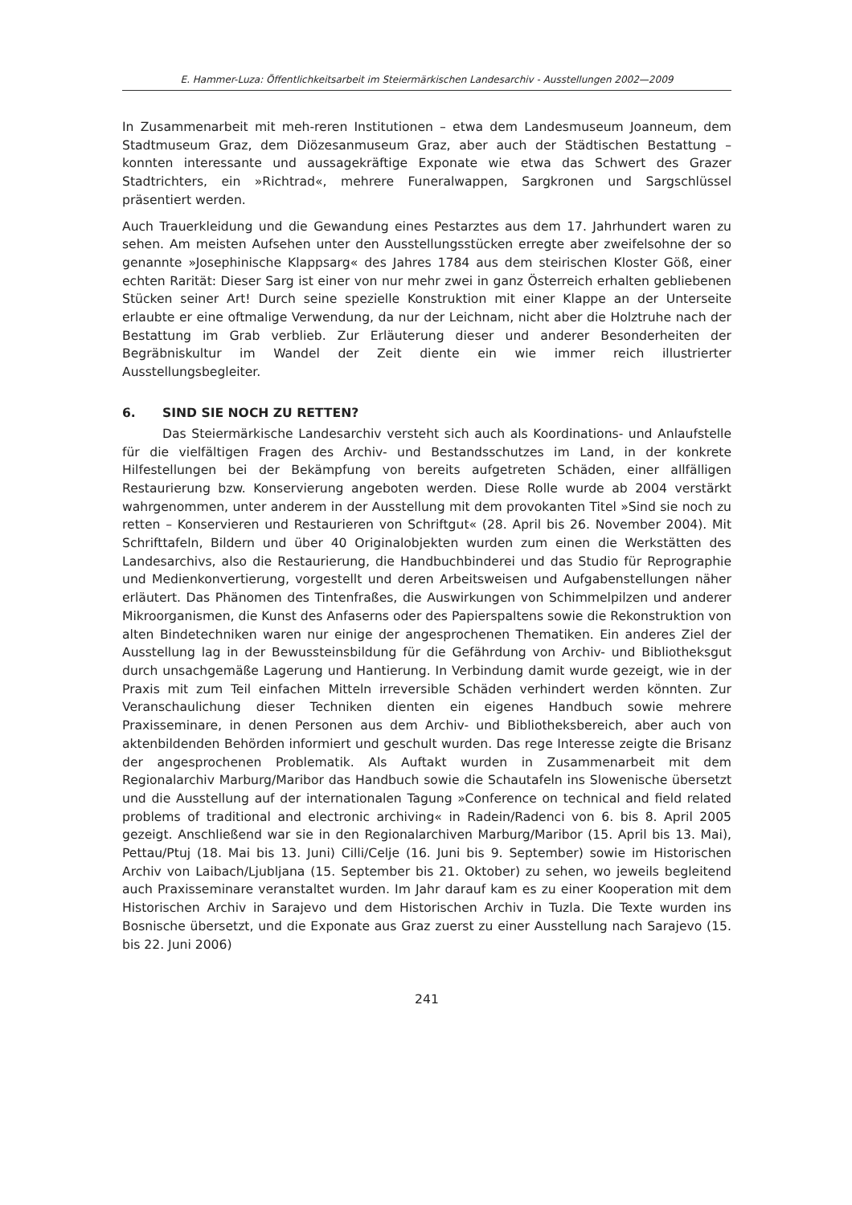E. Hammer-Luza: Öffentlichkeitsarbeit im Steiermärkischen Landesarchiv - Ausstellungen 2002—2009
In Zusammenarbeit mit meh-reren Institutionen – etwa dem Landesmuseum Joanneum, dem Stadtmuseum Graz, dem Diözesanmuseum Graz, aber auch der Städtischen Bestattung – konnten interessante und aussagekräftige Exponate wie etwa das Schwert des Grazer Stadtrichters, ein »Richtrad«, mehrere Funeralwappen, Sargkronen und Sargschlüssel präsentiert werden.
Auch Trauerkleidung und die Gewandung eines Pestarztes aus dem 17. Jahrhundert waren zu sehen. Am meisten Aufsehen unter den Ausstellungsstücken erregte aber zweifelsohne der so genannte »Josephinische Klappsarg« des Jahres 1784 aus dem steirischen Kloster Göß, einer echten Rarität: Dieser Sarg ist einer von nur mehr zwei in ganz Österreich erhalten gebliebenen Stücken seiner Art! Durch seine spezielle Konstruktion mit einer Klappe an der Unterseite erlaubte er eine oftmalige Verwendung, da nur der Leichnam, nicht aber die Holztruhe nach der Bestattung im Grab verblieb. Zur Erläuterung dieser und anderer Besonderheiten der Begräbniskultur im Wandel der Zeit diente ein wie immer reich illustrierter Ausstellungsbegleiter.
6. SIND SIE NOCH ZU RETTEN?
Das Steiermärkische Landesarchiv versteht sich auch als Koordinations- und Anlaufstelle für die vielfältigen Fragen des Archiv- und Bestandsschutzes im Land, in der konkrete Hilfestellungen bei der Bekämpfung von bereits aufgetreten Schäden, einer allfälligen Restaurierung bzw. Konservierung angeboten werden. Diese Rolle wurde ab 2004 verstärkt wahrgenommen, unter anderem in der Ausstellung mit dem provokanten Titel »Sind sie noch zu retten – Konservieren und Restaurieren von Schriftgut« (28. April bis 26. November 2004). Mit Schrifttafeln, Bildern und über 40 Originalobjekten wurden zum einen die Werkstätten des Landesarchivs, also die Restaurierung, die Handbuchbinderei und das Studio für Reprographie und Medienkonvertierung, vorgestellt und deren Arbeitsweisen und Aufgabenstellungen näher erläutert. Das Phänomen des Tintenfraßes, die Auswirkungen von Schimmelpilzen und anderer Mikroorganismen, die Kunst des Anfaserns oder des Papierspaltens sowie die Rekonstruktion von alten Bindetechniken waren nur einige der angesprochenen Thematiken. Ein anderes Ziel der Ausstellung lag in der Bewussteinsbildung für die Gefährdung von Archiv- und Bibliotheksgut durch unsachgemäße Lagerung und Hantierung. In Verbindung damit wurde gezeigt, wie in der Praxis mit zum Teil einfachen Mitteln irreversible Schäden verhindert werden könnten. Zur Veranschaulichung dieser Techniken dienten ein eigenes Handbuch sowie mehrere Praxisseminare, in denen Personen aus dem Archiv- und Bibliotheksbereich, aber auch von aktenbildenden Behörden informiert und geschult wurden. Das rege Interesse zeigte die Brisanz der angesprochenen Problematik. Als Auftakt wurden in Zusammenarbeit mit dem Regionalarchiv Marburg/Maribor das Handbuch sowie die Schautafeln ins Slowenische übersetzt und die Ausstellung auf der internationalen Tagung »Conference on technical and field related problems of traditional and electronic archiving« in Radein/Radenci von 6. bis 8. April 2005 gezeigt. Anschließend war sie in den Regionalarchiven Marburg/Maribor (15. April bis 13. Mai), Pettau/Ptuj (18. Mai bis 13. Juni) Cilli/Celje (16. Juni bis 9. September) sowie im Historischen Archiv von Laibach/Ljubljana (15. September bis 21. Oktober) zu sehen, wo jeweils begleitend auch Praxisseminare veranstaltet wurden. Im Jahr darauf kam es zu einer Kooperation mit dem Historischen Archiv in Sarajevo und dem Historischen Archiv in Tuzla. Die Texte wurden ins Bosnische übersetzt, und die Exponate aus Graz zuerst zu einer Ausstellung nach Sarajevo (15. bis 22. Juni 2006)
241